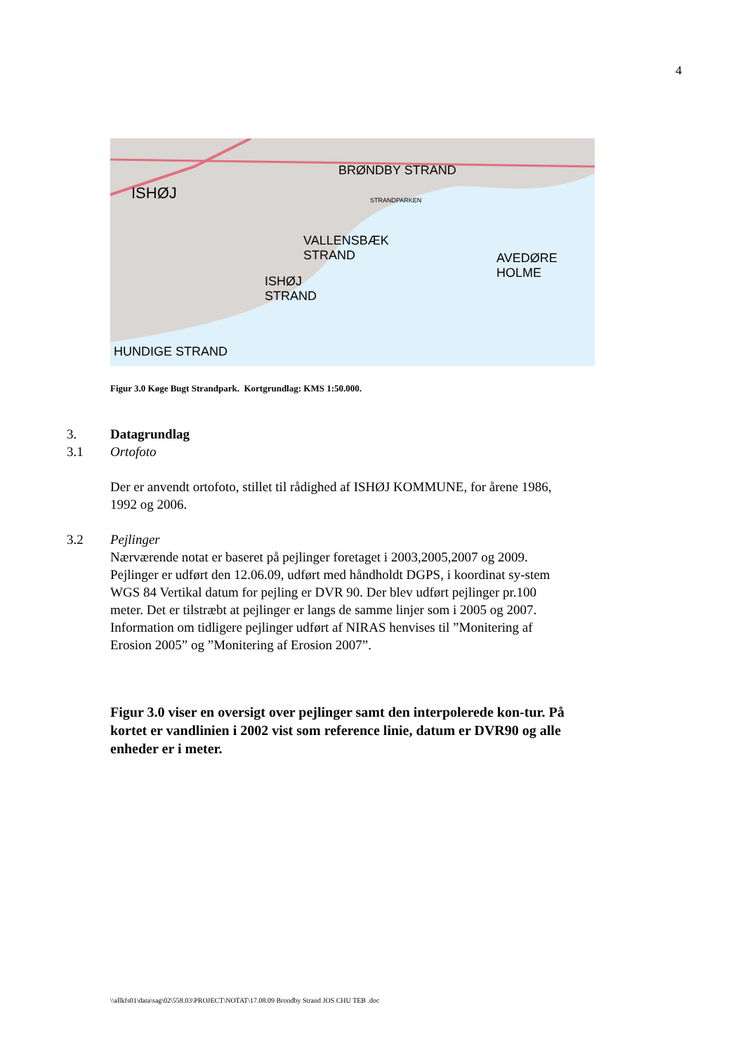4
ISHØJ
BRØNDBY STRAND
STRANDPARKEN
VALLENSBÆK
STRAND
ISHØJ
STRAND
AVEDØRE HOLME
HUNDIGE STRAND
Figur 3.0 Køge Bugt Strandpark. Kortgrundlag: KMS 1:50.000.
3. Datagrundlag
3.1 Ortofoto
Der er anvendt ortofoto, stillet til rådighed af ISHØJ KOMMUNE, for årene 1986, 1992 og 2006.
3.2 Pejlinger
Nærværende notat er baseret på pejlinger foretaget i 2003,2005,2007 og 2009. Pejlinger er udført den 12.06.09, udført med håndholdt DGPS, i koordinat sy-stem WGS 84 Vertikal datum for pejling er DVR 90. Der blev udført pejlinger pr.100 meter. Det er tilstræbt at pejlinger er langs de samme linjer som i 2005 og 2007.
Information om tidligere pejlinger udført af NIRAS henvises til ”Monitering af Erosion 2005” og ”Monitering af Erosion 2007”.
Figur 3.0 viser en oversigt over pejlinger samt den interpolerede kon-tur. På kortet er vandlinien i 2002 vist som reference linie, datum er DVR90 og alle enheder er i meter.
\\allkfs01\data\sag\02\558.03\PROJECT\NOTAT\17.08.09 Brondby Strand JOS CHU TEB .doc